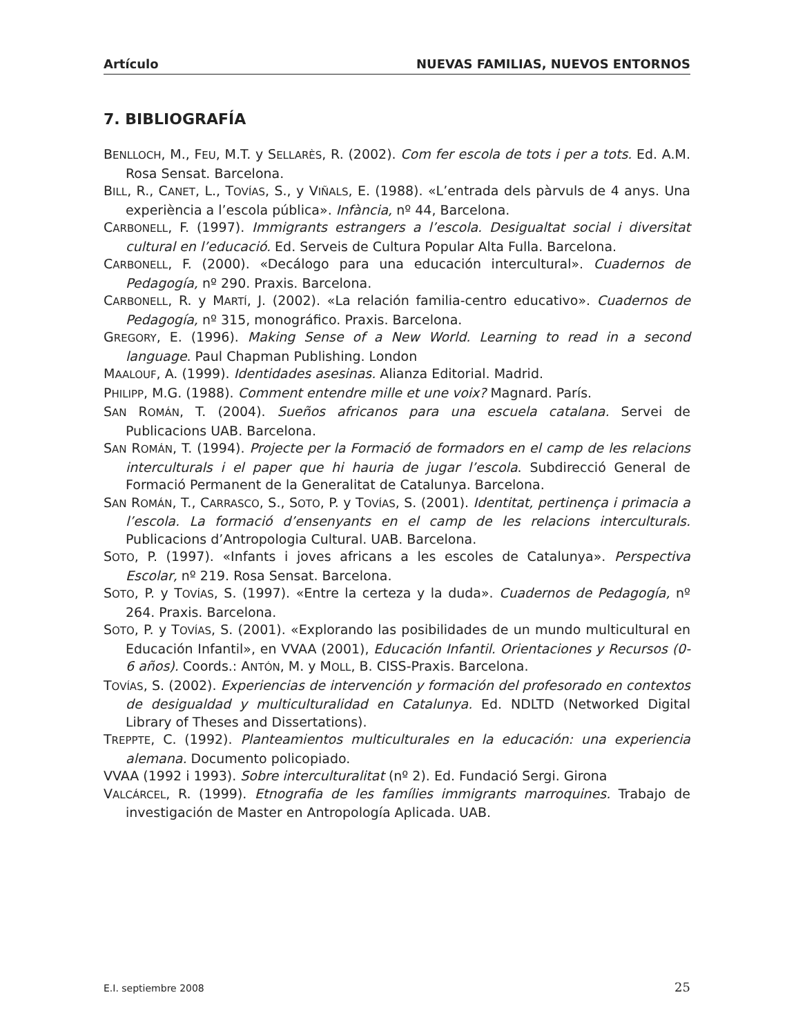Artículo NUEVAS FAMILIAS, NUEVOS ENTORNOS
7. BIBLIOGRAFÍA
BENLLOCH, M., FEU, M.T. y SELLARÈS, R. (2002). Com fer escola de tots i per a tots. Ed. A.M. Rosa Sensat. Barcelona.
BILL, R., CANET, L., TOVÍAS, S., y VIÑALS, E. (1988). «L’entrada dels pàrvuls de 4 anys. Una experiència a l’escola pública». Infància, nº 44, Barcelona.
CARBONELL, F. (1997). Immigrants estrangers a l’escola. Desigualtat social i diversitat cultural en l’educació. Ed. Serveis de Cultura Popular Alta Fulla. Barcelona.
CARBONELL, F. (2000). «Decálogo para una educación intercultural». Cuadernos de Pedagogía, nº 290. Praxis. Barcelona.
CARBONELL, R. y MARTÍ, J. (2002). «La relación familia-centro educativo». Cuadernos de Pedagogía, nº 315, monográfico. Praxis. Barcelona.
GREGORY, E. (1996). Making Sense of a New World. Learning to read in a second language. Paul Chapman Publishing. London
MAALOUF, A. (1999). Identidades asesinas. Alianza Editorial. Madrid.
PHILIPP, M.G. (1988). Comment entendre mille et une voix? Magnard. París.
SAN ROMÁN, T. (2004). Sueños africanos para una escuela catalana. Servei de Publicacions UAB. Barcelona.
SAN ROMÁN, T. (1994). Projecte per la Formació de formadors en el camp de les relacions interculturals i el paper que hi hauria de jugar l’escola. Subdirecció General de Formació Permanent de la Generalitat de Catalunya. Barcelona.
SAN ROMÁN, T., CARRASCO, S., SOTO, P. y TOVÍAS, S. (2001). Identitat, pertinença i primacia a l’escola. La formació d’ensenyants en el camp de les relacions interculturals. Publicacions d’Antropologia Cultural. UAB. Barcelona.
SOTO, P. (1997). «Infants i joves africans a les escoles de Catalunya». Perspectiva Escolar, nº 219. Rosa Sensat. Barcelona.
SOTO, P. y TOVÍAS, S. (1997). «Entre la certeza y la duda». Cuadernos de Pedagogía, nº 264. Praxis. Barcelona.
SOTO, P. y TOVÍAS, S. (2001). «Explorando las posibilidades de un mundo multicultural en Educación Infantil», en VVAA (2001), Educación Infantil. Orientaciones y Recursos (0-6 años). Coords.: ANTÓN, M. y MOLL, B. CISS-Praxis. Barcelona.
TOVÍAS, S. (2002). Experiencias de intervención y formación del profesorado en contextos de desigualdad y multiculturalidad en Catalunya. Ed. NDLTD (Networked Digital Library of Theses and Dissertations).
TREPPTE, C. (1992). Planteamientos multiculturales en la educación: una experiencia alemana. Documento policopiado.
VVAA (1992 i 1993). Sobre interculturalitat (nº 2). Ed. Fundació Sergi. Girona
VALCÁRCEL, R. (1999). Etnografia de les famílies immigrants marroquines. Trabajo de investigación de Master en Antropología Aplicada. UAB.
E.I. septiembre 2008 25